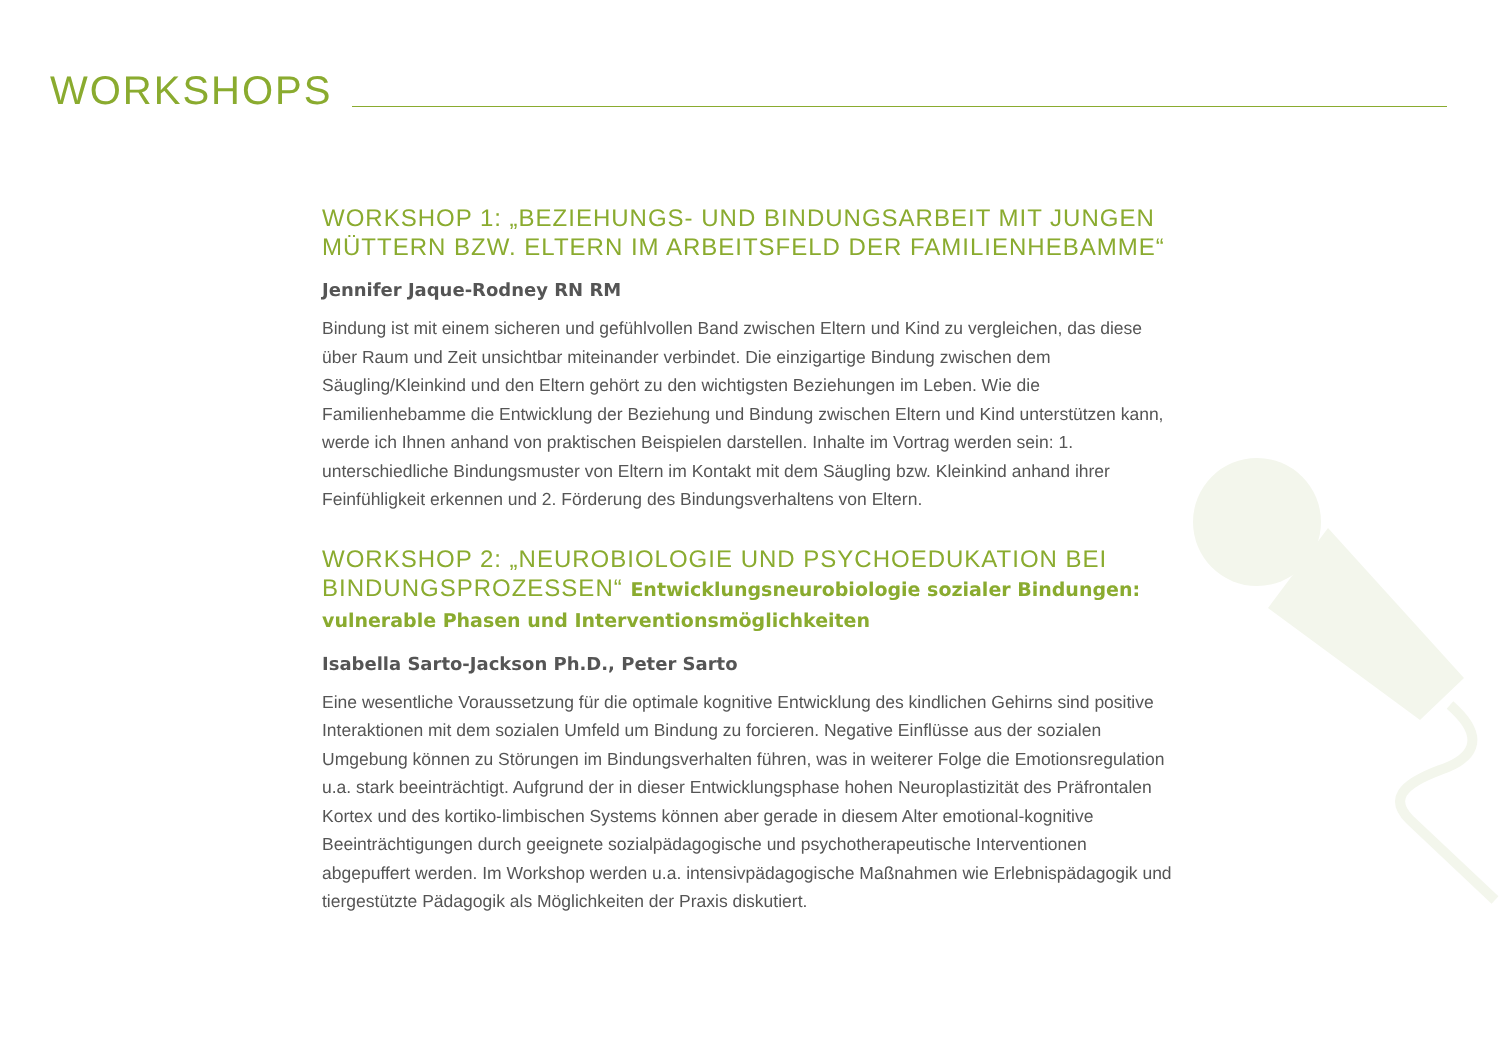WORKSHOPS
WORKSHOP 1: „BEZIEHUNGS- UND BINDUNGSARBEIT MIT JUNGEN MÜTTERN BZW. ELTERN IM ARBEITSFELD DER FAMILIENHEBAMME“
Jennifer Jaque-Rodney RN RM
Bindung ist mit einem sicheren und gefühlvollen Band zwischen Eltern und Kind zu vergleichen, das diese über Raum und Zeit unsichtbar miteinander verbindet. Die einzigartige Bindung zwischen dem Säugling/Kleinkind und den Eltern gehört zu den wichtigsten Beziehungen im Leben. Wie die Familienhebamme die Entwicklung der Beziehung und Bindung zwischen Eltern und Kind unterstützen kann, werde ich Ihnen anhand von praktischen Beispielen darstellen. Inhalte im Vortrag werden sein: 1. unterschiedliche Bindungsmuster von Eltern im Kontakt mit dem Säugling bzw. Kleinkind anhand ihrer Feinfühligkeit erkennen und 2. Förderung des Bindungsverhaltens von Eltern.
WORKSHOP 2: „NEUROBIOLOGIE UND PSYCHOEDUKATION BEI BINDUNGSPROZESSEN“ Entwicklungsneurobiologie sozialer Bindungen: vulnerable Phasen und Interventionsmöglichkeiten
Isabella Sarto-Jackson Ph.D., Peter Sarto
Eine wesentliche Voraussetzung für die optimale kognitive Entwicklung des kindlichen Gehirns sind positive Interaktionen mit dem sozialen Umfeld um Bindung zu forcieren. Negative Einflüsse aus der sozialen Umgebung können zu Störungen im Bindungsverhalten führen, was in weiterer Folge die Emotionsregulation u.a. stark beeinträchtigt. Aufgrund der in dieser Entwicklungsphase hohen Neuroplastizität des Präfrontalen Kortex und des kortiko-limbischen Systems können aber gerade in diesem Alter emotional-kognitive Beeinträchtigungen durch geeignete sozialpädagogische und psychotherapeutische Interventionen abgepuffert werden. Im Workshop werden u.a. intensivpädagogische Maßnahmen wie Erlebnispädagogik und tiergestützte Pädagogik als Möglichkeiten der Praxis diskutiert.